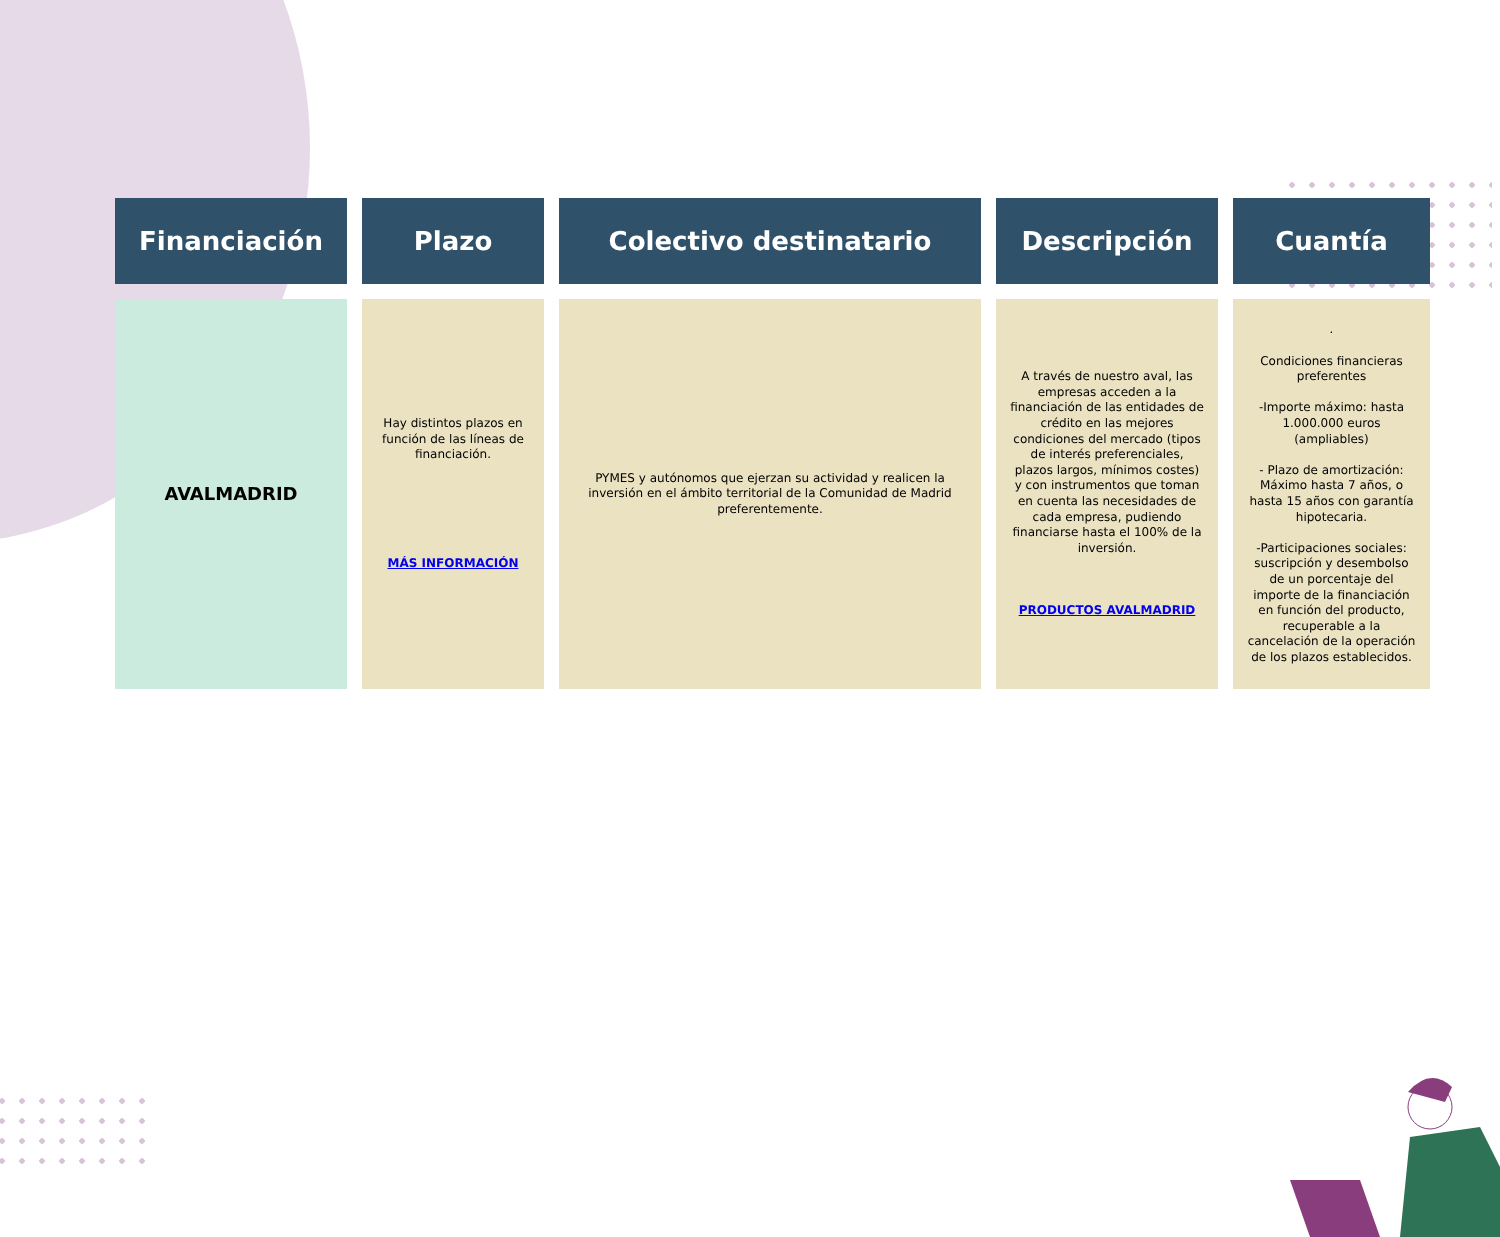| Financiación | Plazo | Colectivo destinatario | Descripción | Cuantía |
| --- | --- | --- | --- | --- |
| AVALMADRID | Hay distintos plazos en función de las líneas de financiación. MÁS INFORMACIÓN | PYMES y autónomos que ejerzan su actividad y realicen la inversión en el ámbito territorial de la Comunidad de Madrid preferentemente. | A través de nuestro aval, las empresas acceden a la financiación de las entidades de crédito en las mejores condiciones del mercado (tipos de interés preferenciales, plazos largos, mínimos costes) y con instrumentos que toman en cuenta las necesidades de cada empresa, pudiendo financiarse hasta el 100% de la inversión. PRODUCTOS AVALMADRID | . Condiciones financieras preferentes -Importe máximo: hasta 1.000.000 euros (ampliables) - Plazo de amortización: Máximo hasta 7 años, o hasta 15 años con garantía hipotecaria. -Participaciones sociales: suscripción y desembolso de un porcentaje del importe de la financiación en función del producto, recuperable a la cancelación de la operación de los plazos establecidos. |